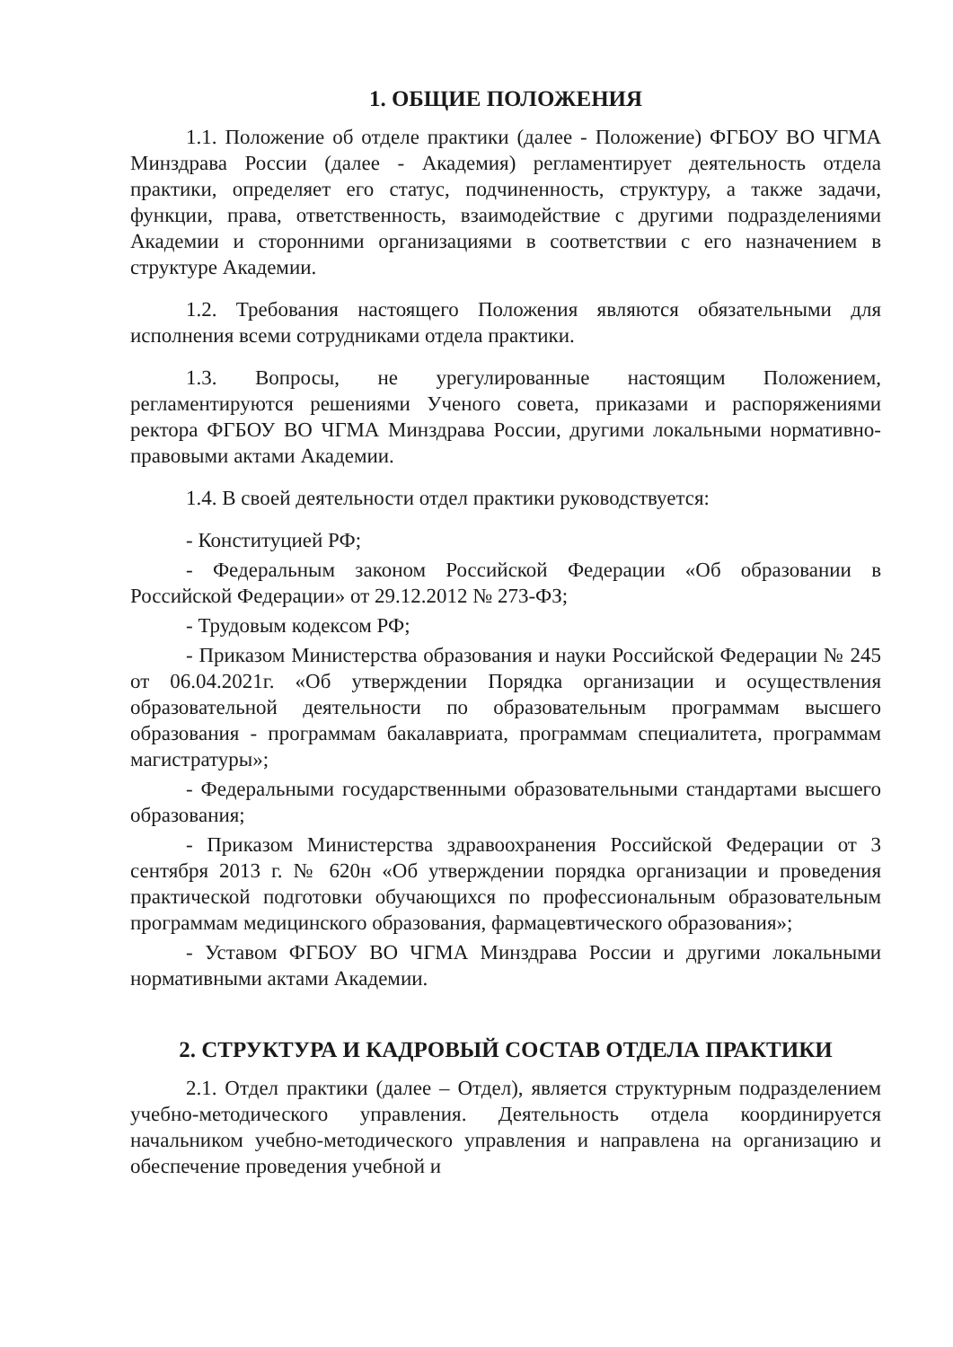1. ОБЩИЕ ПОЛОЖЕНИЯ
1.1. Положение об отделе практики (далее - Положение) ФГБОУ ВО ЧГМА Минздрава России (далее - Академия) регламентирует деятельность отдела практики, определяет его статус, подчиненность, структуру, а также задачи, функции, права, ответственность, взаимодействие с другими подразделениями Академии и сторонними организациями в соответствии с его назначением в структуре Академии.
1.2. Требования настоящего Положения являются обязательными для исполнения всеми сотрудниками отдела практики.
1.3. Вопросы, не урегулированные настоящим Положением, регламентируются решениями Ученого совета, приказами и распоряжениями ректора ФГБОУ ВО ЧГМА Минздрава России, другими локальными нормативно-правовыми актами Академии.
1.4. В своей деятельности отдел практики руководствуется:
- Конституцией РФ;
- Федеральным законом Российской Федерации «Об образовании в Российской Федерации» от 29.12.2012 № 273-ФЗ;
- Трудовым кодексом РФ;
- Приказом Министерства образования и науки Российской Федерации № 245 от 06.04.2021г. «Об утверждении Порядка организации и осуществления образовательной деятельности по образовательным программам высшего образования - программам бакалавриата, программам специалитета, программам магистратуры»;
- Федеральными государственными образовательными стандартами высшего образования;
- Приказом Министерства здравоохранения Российской Федерации от 3 сентября 2013 г. № 620н «Об утверждении порядка организации и проведения практической подготовки обучающихся по профессиональным образовательным программам медицинского образования, фармацевтического образования»;
- Уставом ФГБОУ ВО ЧГМА Минздрава России и другими локальными нормативными актами Академии.
2. СТРУКТУРА И КАДРОВЫЙ СОСТАВ ОТДЕЛА ПРАКТИКИ
2.1. Отдел практики (далее – Отдел), является структурным подразделением учебно-методического управления. Деятельность отдела координируется начальником учебно-методического управления и направлена на организацию и обеспечение проведения учебной и